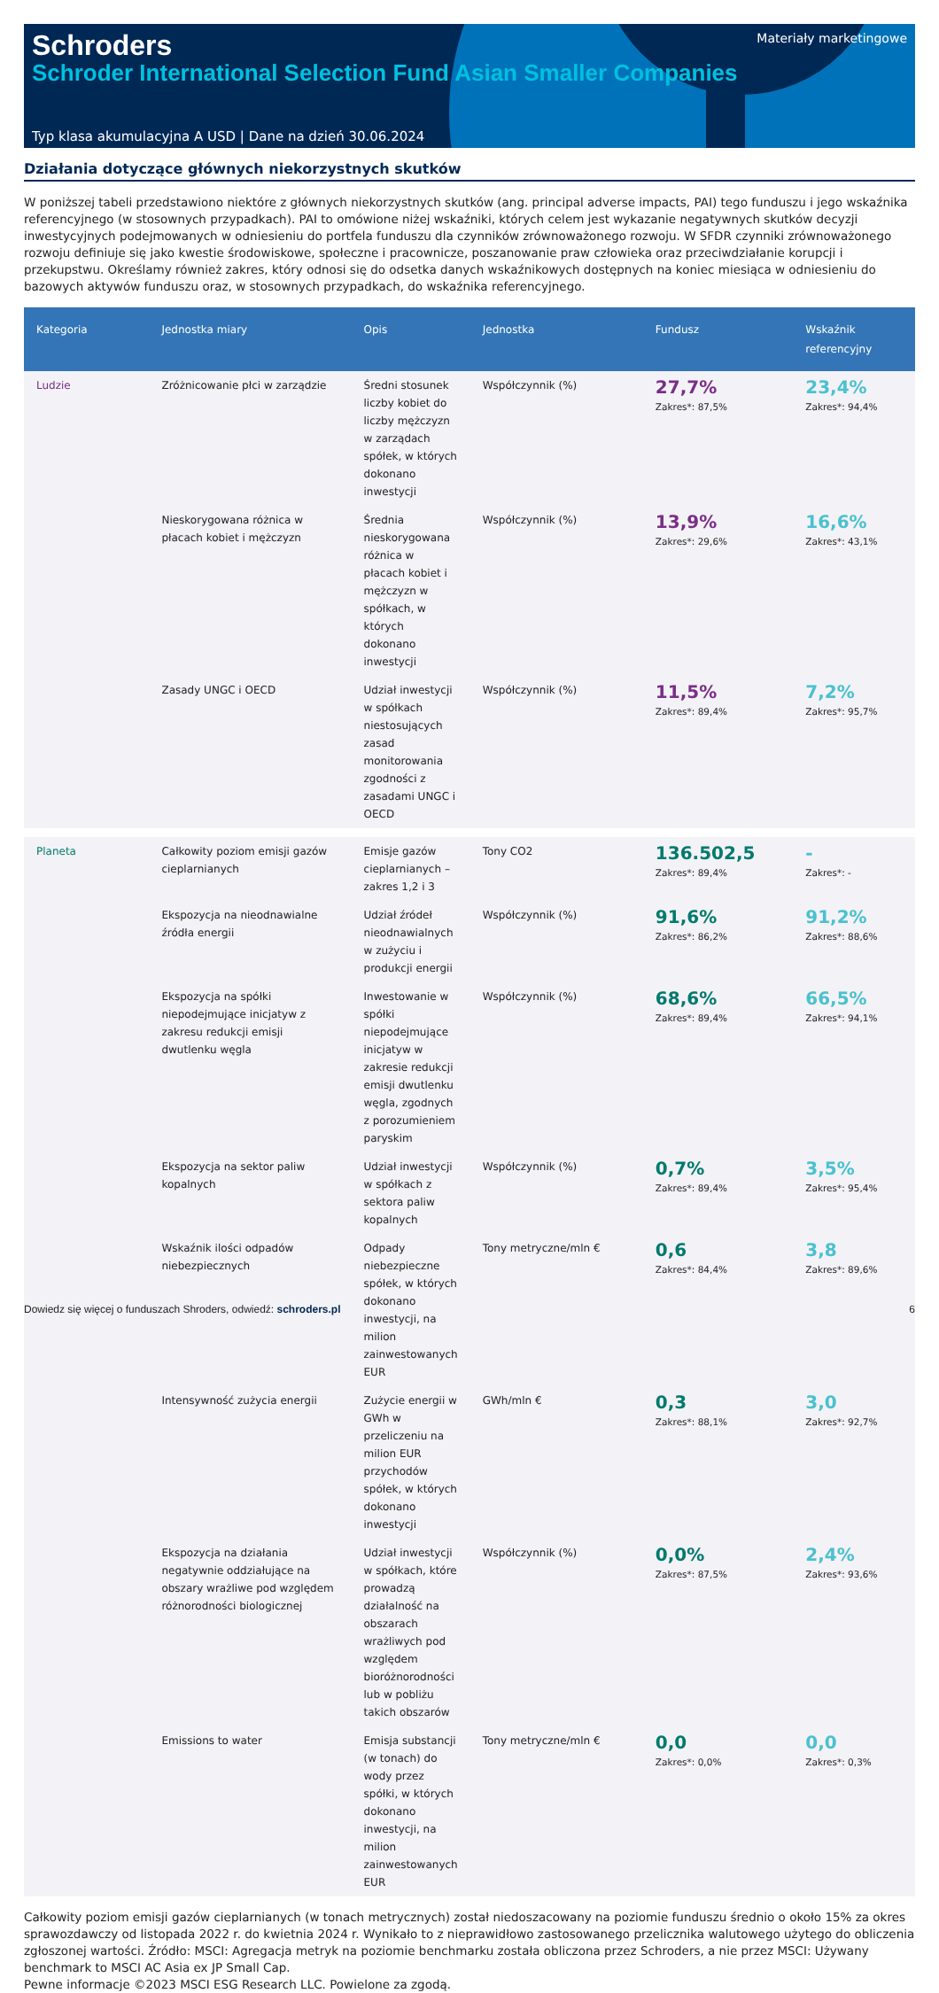Schroders
Schroder International Selection Fund Asian Smaller Companies
Materiały marketingowe
Typ klasa akumulacyjna A USD | Dane na dzień 30.06.2024
Działania dotyczące głównych niekorzystnych skutków
W poniższej tabeli przedstawiono niektóre z głównych niekorzystnych skutków (ang. principal adverse impacts, PAI) tego funduszu i jego wskaźnika referencyjnego (w stosownych przypadkach). PAI to omówione niżej wskaźniki, których celem jest wykazanie negatywnych skutków decyzji inwestycyjnych podejmowanych w odniesieniu do portfela funduszu dla czynników zrównoważonego rozwoju. W SFDR czynniki zrównoważonego rozwoju definiuje się jako kwestie środowiskowe, społeczne i pracownicze, poszanowanie praw człowieka oraz przeciwdziałanie korupcji i przekupstwu. Określamy również zakres, który odnosi się do odsetka danych wskaźnikowych dostępnych na koniec miesiąca w odniesieniu do bazowych aktywów funduszu oraz, w stosownych przypadkach, do wskaźnika referencyjnego.
| Kategoria | Jednostka miary | Opis | Jednostka | Fundusz | Wskaźnik referencyjny |
| --- | --- | --- | --- | --- | --- |
| Ludzie | Zróżnicowanie płci w zarządzie | Średni stosunek liczby kobiet do liczby mężczyzn w zarządach spółek, w których dokonano inwestycji | Współczynnik (%) | 27,7% Zakres*: 87,5% | 23,4% Zakres*: 94,4% |
| | Nieskorygowana różnica w płacach kobiet i mężczyzn | Średnia nieskorygowana różnica w płacach kobiet i mężczyzn w spółkach, w których dokonano inwestycji | Współczynnik (%) | 13,9% Zakres*: 29,6% | 16,6% Zakres*: 43,1% |
| | Zasady UNGC i OECD | Udział inwestycji w spółkach niestosujących zasad monitorowania zgodności z zasadami UNGC i OECD | Współczynnik (%) | 11,5% Zakres*: 89,4% | 7,2% Zakres*: 95,7% |
| Planeta | Całkowity poziom emisji gazów cieplarnianych | Emisje gazów cieplarnianych – zakres 1,2 i 3 | Tony CO2 | 136.502,5 Zakres*: 89,4% | - Zakres*: - |
| | Ekspozycja na nieodnawialne źródła energii | Udział źródeł nieodnawialnych w zużyciu i produkcji energii | Współczynnik (%) | 91,6% Zakres*: 86,2% | 91,2% Zakres*: 88,6% |
| | Ekspozycja na spółki niepodejmujące inicjatyw z zakresu redukcji emisji dwutlenku węgla | Inwestowanie w spółki niepodejmujące inicjatyw w zakresie redukcji emisji dwutlenku węgla, zgodnych z porozumieniem paryskim | Współczynnik (%) | 68,6% Zakres*: 89,4% | 66,5% Zakres*: 94,1% |
| | Ekspozycja na sektor paliw kopalnych | Udział inwestycji w spółkach z sektora paliw kopalnych | Współczynnik (%) | 0,7% Zakres*: 89,4% | 3,5% Zakres*: 95,4% |
| | Wskaźnik ilości odpadów niebezpiecznych | Odpady niebezpieczne spółek, w których dokonano inwestycji, na milion zainwestowanych EUR | Tony metryczne/mln € | 0,6 Zakres*: 84,4% | 3,8 Zakres*: 89,6% |
| | Intensywność zużycia energii | Zużycie energii w GWh w przeliczeniu na milion EUR przychodów spółek, w których dokonano inwestycji | GWh/mln € | 0,3 Zakres*: 88,1% | 3,0 Zakres*: 92,7% |
| | Ekspozycja na działania negatywnie oddziałujące na obszary wrażliwe pod względem różnorodności biologicznej | Udział inwestycji w spółkach, które prowadzą działalność na obszarach wrażliwych pod względem bioróżnorodności lub w pobliżu takich obszarów | Współczynnik (%) | 0,0% Zakres*: 87,5% | 2,4% Zakres*: 93,6% |
| | Emissions to water | Emisja substancji (w tonach) do wody przez spółki, w których dokonano inwestycji, na milion zainwestowanych EUR | Tony metryczne/mln € | 0,0 Zakres*: 0,0% | 0,0 Zakres*: 0,3% |
Całkowity poziom emisji gazów cieplarnianych (w tonach metrycznych) został niedoszacowany na poziomie funduszu średnio o około 15% za okres sprawozdawczy od listopada 2022 r. do kwietnia 2024 r. Wynikało to z nieprawidłowo zastosowanego przelicznika walutowego użytego do obliczenia zgłoszonej wartości. Źródło: MSCI: Agregacja metryk na poziomie benchmarku została obliczona przez Schroders, a nie przez MSCI: Używany benchmark to MSCI AC Asia ex JP Small Cap.
Pewne informacje ©2023 MSCI ESG Research LLC. Powielone za zgodą.
Dowiedz się więcej o funduszach Shroders, odwiedź: schroders.pl 6